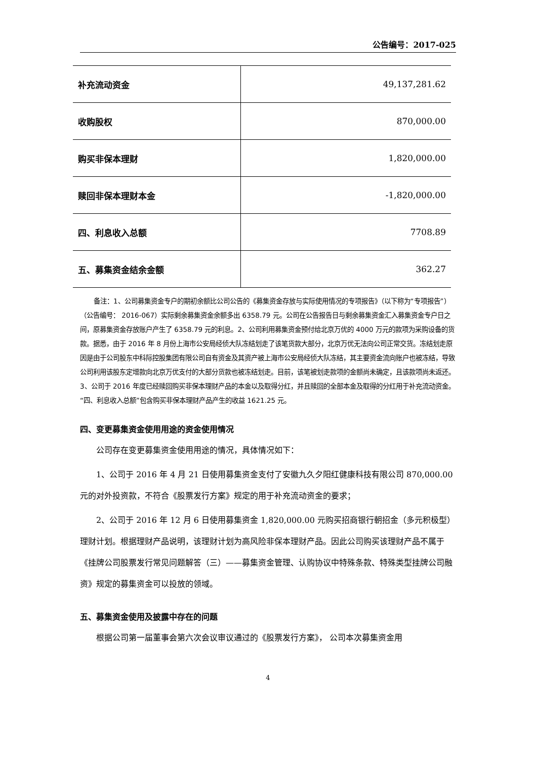公告编号：2017-025
| 补充流动资金 | 49,137,281.62 |
| 收购股权 | 870,000.00 |
| 购买非保本理财 | 1,820,000.00 |
| 赎回非保本理财本金 | -1,820,000.00 |
| 四、利息收入总额 | 7708.89 |
| 五、募集资金结余金额 | 362.27 |
备注：1、公司募集资金专户的期初余额比公司公告的《募集资金存放与实际使用情况的专项报告》（以下称为“专项报告”）（公告编号： 2016-067）实际剩余募集资金余额多出 6358.79 元。公司在公告报告日与剩余募集资金汇入募集资金专户日之间，原募集资金存放账户产生了 6358.79 元的利息。2、公司利用募集资金预付给北京万优的 4000 万元的款项为采购设备的货款。据悉，由于 2016 年 8 月份上海市公安局经侦大队冻结划走了该笔货款大部分，北京万优无法向公司正常交货。冻结划走原因是由于公司股东中科际控股集团有限公司自有资金及其资产被上海市公安局经侦大队冻结，其主要资金流向账户也被冻结，导致公司利用该股东定增款向北京万优支付的大部分货款也被冻结划走。目前，该笔被划走款项的金额尚未确定，且该款项尚未返还。3、公司于 2016 年度已经赎回购买非保本理财产品的本金以及取得分红，并且赎回的全部本金及取得的分红用于补充流动资金。“四、利息收入总额”包含购买非保本理财产品产生的收益 1621.25 元。
四、变更募集资金使用用途的资金使用情况
公司存在变更募集资金使用用途的情况，具体情况如下：
1、公司于 2016 年 4 月 21 日使用募集资金支付了安徽九久夕阳红健康科技有限公司 870,000.00 元的对外投资款，不符合《股票发行方案》规定的用于补充流动资金的要求；
2、公司于 2016 年 12 月 6 日使用募集资金 1,820,000.00 元购买招商银行朝招金（多元积极型）理财计划。根据理财产品说明，该理财计划为高风险非保本理财产品。因此公司购买该理财产品不属于《挂牌公司股票发行常见问题解答（三）——募集资金管理、认购协议中特殊条款、特殊类型挂牌公司融资》规定的募集资金可以投放的领域。
五、募集资金使用及披露中存在的问题
根据公司第一届董事会第六次会议审议通过的《股票发行方案》， 公司本次募集资金用
4